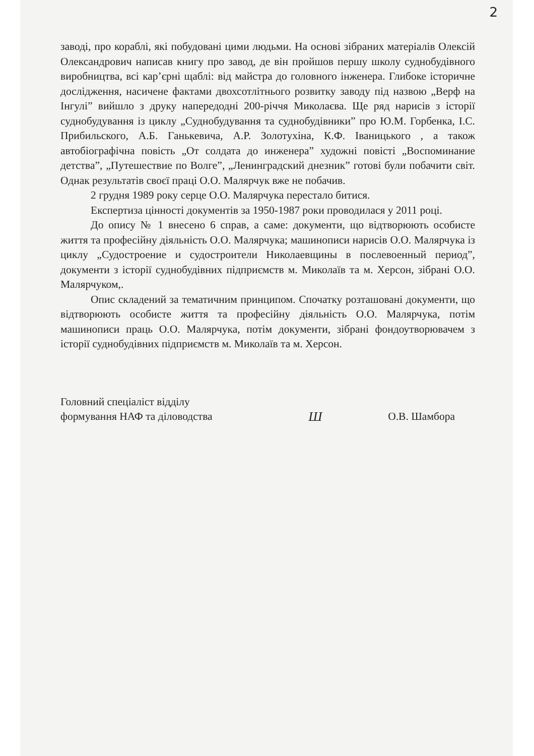2
заводі, про кораблі, які побудовані цими людьми. На основі зібраних матеріалів Олексій Олександрович написав книгу про завод, де він пройшов першу школу суднобудівного виробництва, всі кар’єрні щаблі: від майстра до головного інженера. Глибоке історичне дослідження, насичене фактами двохсотлітнього розвитку заводу під назвою „Верф на Інгулі” вийшло з друку напередодні 200-річчя Миколаєва. Ще ряд нарисів з історії суднобудування із циклу „Суднобудування та суднобудівники” про Ю.М. Горбенка, І.С. Прибильского, А.Б. Ганькевича, А.Р. Золотухіна, К.Ф. Іваницького , а також автобіографічна повість „От солдата до инженера” художні повісті „Воспоминание детства”, „Путешествие по Волге”, „Ленинградский днезник” готові були побачити світ. Однак результатів своєї праці О.О. Малярчук вже не побачив.
2 грудня 1989 року серце О.О. Малярчука перестало битися.
Експертиза цінності документів за 1950-1987 роки проводилася у 2011 році.
До опису № 1 внесено 6 справ, а саме: документи, що відтворюють особисте життя та професійну діяльність О.О. Малярчука; машинописи нарисів О.О. Малярчука із циклу „Судостроение и судостроители Николаевщины в послевоенный период”, документи з історії суднобудівних підприємств м. Миколаїв та м. Херсон, зібрані О.О. Малярчуком,.
Опис складений за тематичним принципом. Спочатку розташовані документи, що відтворюють особисте життя та професійну діяльність О.О. Малярчука, потім машинописи праць О.О. Малярчука, потім документи, зібрані фондоутворювачем з історії суднобудівних підприємств м. Миколаїв та м. Херсон.
Головний спеціаліст відділу
формування НАФ та діловодства
Ш
О.В. Шамбора